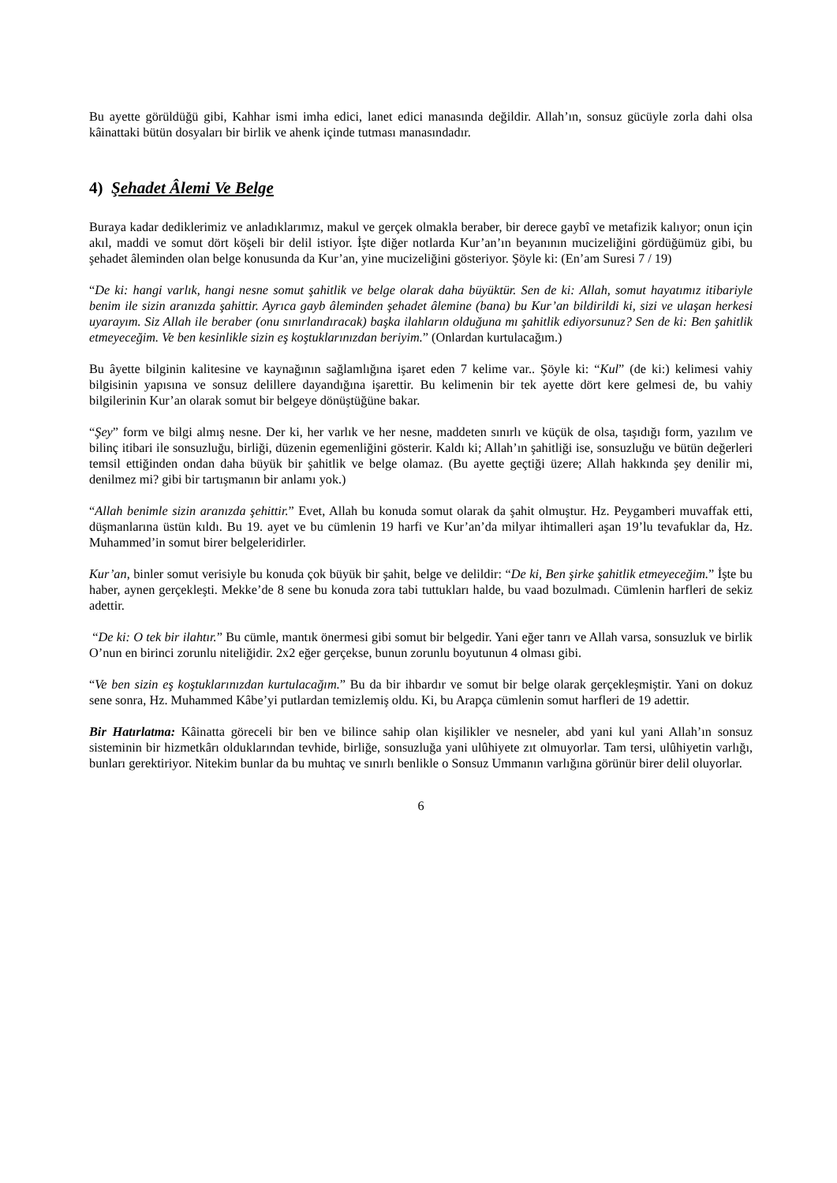Bu ayette görüldüğü gibi, Kahhar ismi imha edici, lanet edici manasında değildir. Allah’ın, sonsuz gücüyle zorla dahi olsa kâinattaki bütün dosyaları bir birlik ve ahenk içinde tutması manasındadır.
4) Şehadet Âlemi Ve Belge
Buraya kadar dediklerimiz ve anladıklarımız, makul ve gerçek olmakla beraber, bir derece gaybî ve metafizik kalıyor; onun için akıl, maddi ve somut dört köşeli bir delil istiyor. İşte diğer notlarda Kur’an’ın beyanının mucizeliğini gördüğümüz gibi, bu şehadet âleminden olan belge konusunda da Kur’an, yine mucizeliğini gösteriyor. Şöyle ki: (En’am Suresi 7 / 19)
“De ki: hangi varlık, hangi nesne somut şahitlik ve belge olarak daha büyüktür. Sen de ki: Allah, somut hayatımız itibariyle benim ile sizin aranızda şahittir. Ayrıca gayb âleminden şehadet âlemine (bana) bu Kur’an bildirildi ki, sizi ve ulaşan herkesi uyarayım. Siz Allah ile beraber (onu sınırlandıracak) başka ilahların olduğuna mı şahitlik ediyorsunuz? Sen de ki: Ben şahitlik etmeyeceğim. Ve ben kesinlikle sizin eş koştuklarınızdan beriyim.” (Onlardan kurtulacağım.)
Bu âyette bilginin kalitesine ve kaynağının sağlamlığına işaret eden 7 kelime var.. Şöyle ki: “Kul” (de ki:) kelimesi vahiy bilgisinin yapısına ve sonsuz delillere dayandığına işarettir. Bu kelimenin bir tek ayette dört kere gelmesi de, bu vahiy bilgilerinin Kur’an olarak somut bir belgeye dönüştüğüne bakar.
“Şey” form ve bilgi almış nesne. Der ki, her varlık ve her nesne, maddeten sınırlı ve küçük de olsa, taşıdığı form, yazılım ve bilinç itibari ile sonsuzluğu, birliği, düzenin egemenliğini gösterir. Kaldı ki; Allah’ın şahitliği ise, sonsuzluğu ve bütün değerleri temsil ettiğinden ondan daha büyük bir şahitlik ve belge olamaz. (Bu ayette geçtiği üzere; Allah hakkında şey denilir mi, denilmez mi? gibi bir tartışmanın bir anlamı yok.)
“Allah benimle sizin aranızda şehittir.” Evet, Allah bu konuda somut olarak da şahit olmuştur. Hz. Peygamberi muvaffak etti, düşmanlarına üstün kıldı. Bu 19. ayet ve bu cümlenin 19 harfi ve Kur’an’da milyar ihtimalleri aşan 19’lu tevafuklar da, Hz. Muhammed’in somut birer belgeleridirler.
Kur’an, binler somut verisiyle bu konuda çok büyük bir şahit, belge ve delildir: “De ki, Ben şirke şahitlik etmeyeceğim.” İşte bu haber, aynen gerçekleşti. Mekke’de 8 sene bu konuda zora tabi tuttukları halde, bu vaad bozulmadı. Cümlenin harfleri de sekiz adettir.
“De ki: O tek bir ilahtır.” Bu cümle, mantık önermesi gibi somut bir belgedir. Yani eğer tanrı ve Allah varsa, sonsuzluk ve birlik O’nun en birinci zorunlu niteliğidir. 2x2 eğer gerçekse, bunun zorunlu boyutunun 4 olması gibi.
“Ve ben sizin eş koştuklarınızdan kurtulacağım.” Bu da bir ihbardır ve somut bir belge olarak gerçekleşmiştir. Yani on dokuz sene sonra, Hz. Muhammed Kâbe’yi putlardan temizlemiş oldu. Ki, bu Arapça cümlenin somut harfleri de 19 adettir.
Bir Hatırlatma: Kâinatta göreceli bir ben ve bilince sahip olan kişilikler ve nesneler, abd yani kul yani Allah’ın sonsuz sisteminin bir hizmetkârı olduklarından tevhide, birliğe, sonsuzluğa yani ulûhiyete zıt olmuyorlar. Tam tersi, ulûhiyetin varlığı, bunları gerektiriyor. Nitekim bunlar da bu muhtaç ve sınırlı benlikle o Sonsuz Ummanın varlığına görünür birer delil oluyorlar.
6